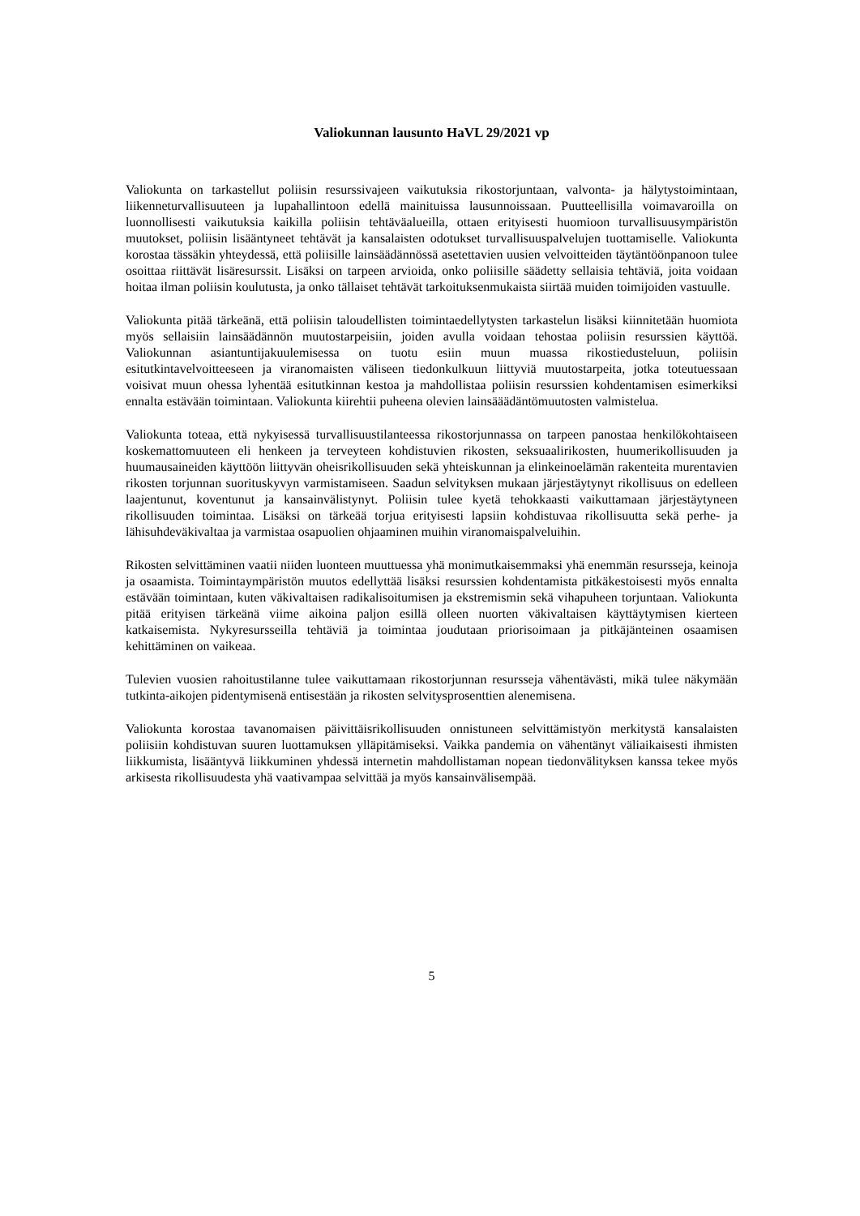Valiokunnan lausunto HaVL 29/2021 vp
Valiokunta on tarkastellut poliisin resurssivajeen vaikutuksia rikostorjuntaan, valvonta- ja hälytystoimintaan, liikenneturvallisuuteen ja lupahallintoon edellä mainituissa lausunnoissaan. Puutteellisilla voimavaroilla on luonnollisesti vaikutuksia kaikilla poliisin tehtäväalueilla, ottaen erityisesti huomioon turvallisuusympäristön muutokset, poliisin lisääntyneet tehtävät ja kansalaisten odotukset turvallisuuspalvelujen tuottamiselle. Valiokunta korostaa tässäkin yhteydessä, että poliisille lainsäädännössä asetettavien uusien velvoitteiden täytäntöönpanoon tulee osoittaa riittävät lisäresurssit. Lisäksi on tarpeen arvioida, onko poliisille säädetty sellaisia tehtäviä, joita voidaan hoitaa ilman poliisin koulutusta, ja onko tällaiset tehtävät tarkoituksenmukaista siirtää muiden toimijoiden vastuulle.
Valiokunta pitää tärkeänä, että poliisin taloudellisten toimintaedellytysten tarkastelun lisäksi kiinnitetään huomiota myös sellaisiin lainsäädännön muutostarpeisiin, joiden avulla voidaan tehostaa poliisin resurssien käyttöä. Valiokunnan asiantuntijakuulemisessa on tuotu esiin muun muassa rikostiedusteluun, poliisin esitutkintavelvoitteeseen ja viranomaisten väliseen tiedonkulkuun liittyviä muutostarpeita, jotka toteutuessaan voisivat muun ohessa lyhentää esitutkinnan kestoa ja mahdollistaa poliisin resurssien kohdentamisen esimerkiksi ennalta estävään toimintaan. Valiokunta kiirehtii puheena olevien lainsääädäntömuutosten valmistelua.
Valiokunta toteaa, että nykyisessä turvallisuustilanteessa rikostorjunnassa on tarpeen panostaa henkilökohtaiseen koskemattomuuteen eli henkeen ja terveyteen kohdistuvien rikosten, seksuaalirikosten, huumerikollisuuden ja huumausaineiden käyttöön liittyvän oheisrikollisuuden sekä yhteiskunnan ja elinkeinoelämän rakenteita murentavien rikosten torjunnan suorituskyvyn varmistamiseen. Saadun selvityksen mukaan järjestäytynyt rikollisuus on edelleen laajentunut, koventunut ja kansainvälistynyt. Poliisin tulee kyetä tehokkaasti vaikuttamaan järjestäytyneen rikollisuuden toimintaa. Lisäksi on tärkeää torjua erityisesti lapsiin kohdistuvaa rikollisuutta sekä perhe- ja lähisuhdeväkivaltaa ja varmistaa osapuolien ohjaaminen muihin viranomaispalveluihin.
Rikosten selvittäminen vaatii niiden luonteen muuttuessa yhä monimutkaisemmaksi yhä enemmän resursseja, keinoja ja osaamista. Toimintaympäristön muutos edellyttää lisäksi resurssien kohdentamista pitkäkestoisesti myös ennalta estävään toimintaan, kuten väkivaltaisen radikalisoitumisen ja ekstremismin sekä vihapuheen torjuntaan. Valiokunta pitää erityisen tärkeänä viime aikoina paljon esillä olleen nuorten väkivaltaisen käyttäytymisen kierteen katkaisemista. Nykyresursseilla tehtäviä ja toimintaa joudutaan priorisoimaan ja pitkäjänteinen osaamisen kehittäminen on vaikeaa.
Tulevien vuosien rahoitustilanne tulee vaikuttamaan rikostorjunnan resursseja vähentävästi, mikä tulee näkymään tutkinta-aikojen pidentymisenä entisestään ja rikosten selvitysprosenttien alenemisena.
Valiokunta korostaa tavanomaisen päivittäisrikollisuuden onnistuneen selvittämistyön merkitystä kansalaisten poliisiin kohdistuvan suuren luottamuksen ylläpitämiseksi. Vaikka pandemia on vähentänyt väliaikaisesti ihmisten liikkumista, lisääntyvä liikkuminen yhdessä internetin mahdollistaman nopean tiedonvälityksen kanssa tekee myös arkisesta rikollisuudesta yhä vaativampaa selvittää ja myös kansainvälisempää.
5